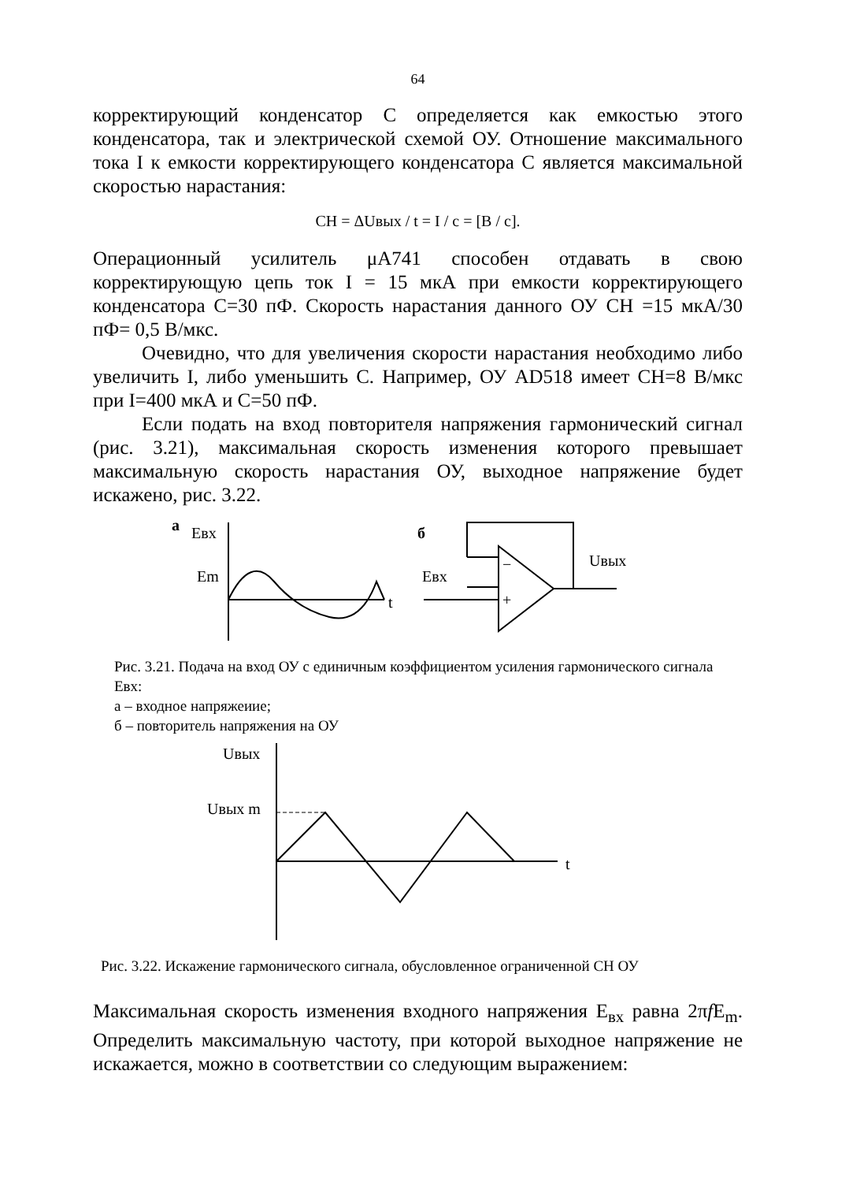64
корректирующий конденсатор С определяется как емкостью этого конденсатора, так и электрической схемой ОУ. Отношение максимального тока I к емкости корректирующего конденсатора С является максимальной скоростью нарастания:
CH = ΔUвых / t = I / c = [B / c].
Операционный усилитель μA741 способен отдавать в свою корректирующую цепь ток I = 15 мкА при емкости корректирующего конденсатора С=30 пФ. Скорость нарастания данного ОУ СН =15 мкА/30 пФ= 0,5 В/мкс.
Очевидно, что для увеличения скорости нарастания необходимо либо увеличить I, либо уменьшить С. Например, ОУ AD518 имеет СН=8 В/мкс при I=400 мкА и С=50 пФ.
Если подать на вход повторителя напряжения гармонический сигнал (рис. 3.21), максимальная скорость изменения которого превышает максимальную скорость нарастания ОУ, выходное напряжение будет искажено, рис. 3.22.
а
Eвх
Em
t
б
Eвх
Uвых
−
+
Рис. 3.21. Подача на вход ОУ с единичным коэффициентом усиления гармонического сигнала Eвх:
а – входное напряжеиие;
б – повторитель напряжения на ОУ
Uвых
Uвых m
t
Рис. 3.22. Искажение гармонического сигнала, обусловленное ограниченной СН ОУ
Максимальная скорость изменения входного напряжения E<sub>вх</sub> равна 2πf E<sub>m</sub>. Определить максимальную частоту, при которой выходное напряжение не искажается, можно в соответствии со следующим выражением: